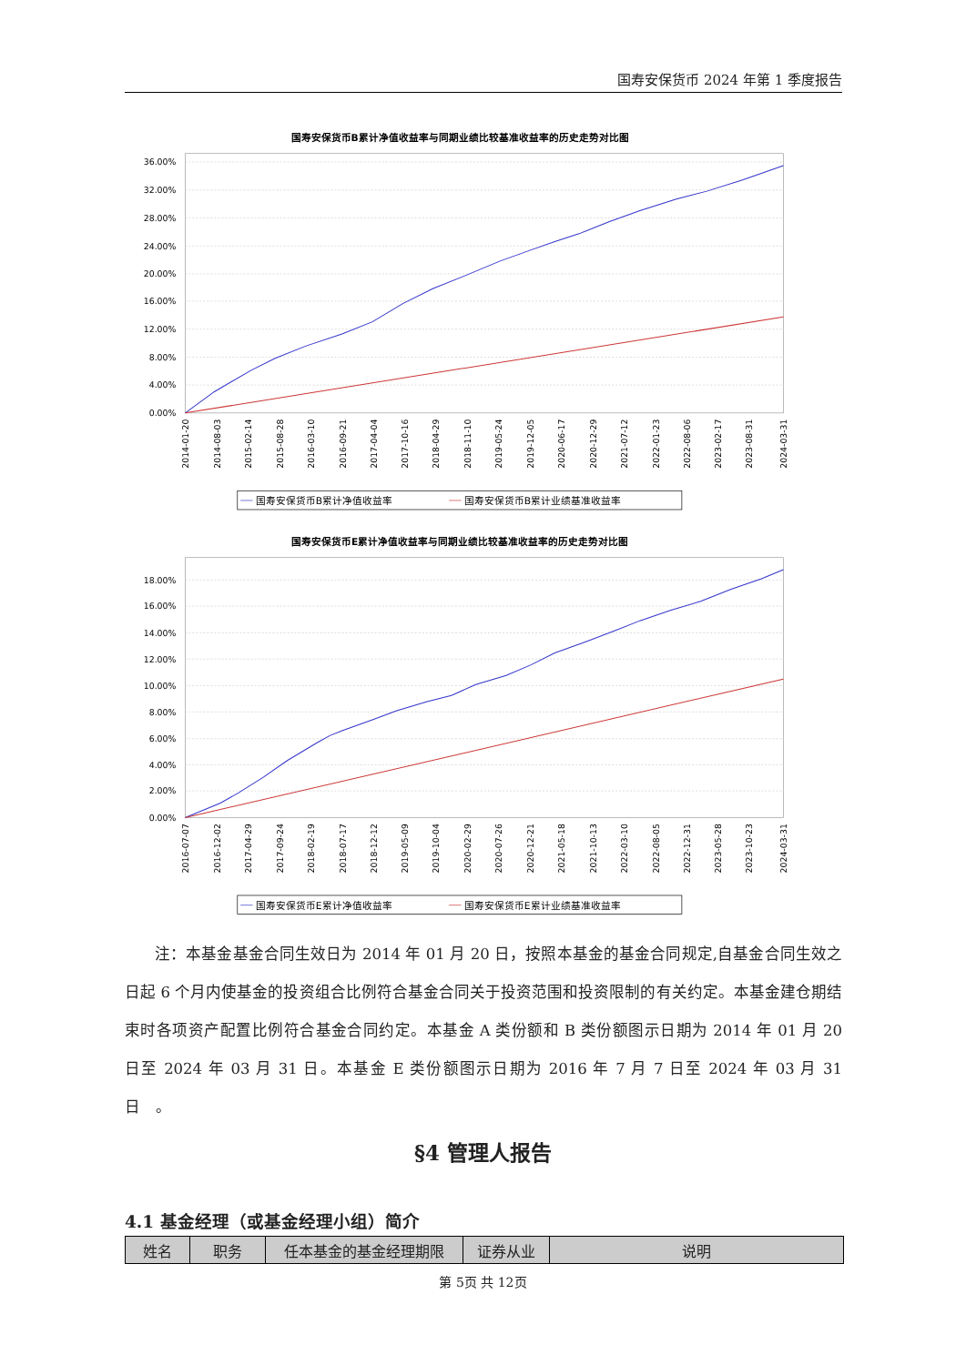国寿安保货币 2024 年第 1 季度报告
国寿安保货币B累计净值收益率与同期业绩比较基准收益率的历史走势对比图
36.00%
32.00%
28.00%
24.00%
20.00%
16.00%
12.00%
8.00%
4.00%
0.00%
2014-01-20
2014-08-03
2015-02-14
2015-08-28
2016-03-10
2016-09-21
2017-04-04
2017-10-16
2018-04-29
2018-11-10
2019-05-24
2019-12-05
2020-06-17
2020-12-29
2021-07-12
2022-01-23
2022-08-06
2023-02-17
2023-08-31
2024-03-31
国寿安保货币B累计净值收益率
国寿安保货币B累计业绩基准收益率
国寿安保货币E累计净值收益率与同期业绩比较基准收益率的历史走势对比图
18.00%
16.00%
14.00%
12.00%
10.00%
8.00%
6.00%
4.00%
2.00%
0.00%
2016-07-07
2016-12-02
2017-04-29
2017-09-24
2018-02-19
2018-07-17
2018-12-12
2019-05-09
2019-10-04
2020-02-29
2020-07-26
2020-12-21
2021-05-18
2021-10-13
2022-03-10
2022-08-05
2022-12-31
2023-05-28
2023-10-23
2024-03-31
国寿安保货币E累计净值收益率
国寿安保货币E累计业绩基准收益率
注：本基金基金合同生效日为 2014 年 01 月 20 日，按照本基金的基金合同规定,自基金合同生效之日起 6 个月内使基金的投资组合比例符合基金合同关于投资范围和投资限制的有关约定。本基金建仓期结束时各项资产配置比例符合基金合同约定。本基金 A 类份额和 B 类份额图示日期为 2014 年 01 月 20 日至 2024 年 03 月 31 日。本基金 E 类份额图示日期为 2016 年 7 月 7 日至 2024 年 03 月 31 日　。
§4 管理人报告
4.1 基金经理（或基金经理小组）简介
| 姓名 | 职务 | 任本基金的基金经理期限 | 证券从业 | 说明 |
| --- | --- | --- | --- | --- |
第 5页 共 12页